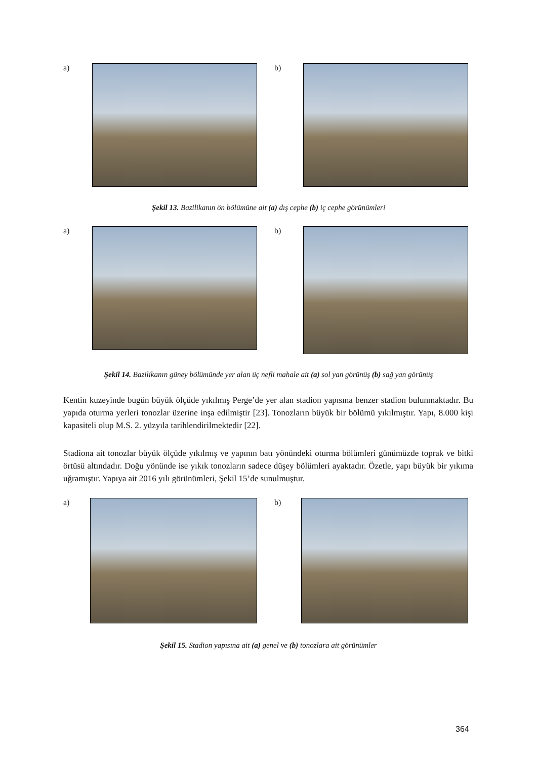a) b)
Şekil 13. Bazilikanın ön bölümüne ait (a) dış cephe (b) iç cephe görünümleri
a) b)
Şekil 14. Bazilikanın güney bölümünde yer alan üç nefli mahale ait (a) sol yan görünüş (b) sağ yan görünüş
Kentin kuzeyinde bugün büyük ölçüde yıkılmış Perge’de yer alan stadion yapısına benzer stadion bulunmaktadır. Bu yapıda oturma yerleri tonozlar üzerine inşa edilmiştir [23]. Tonozların büyük bir bölümü yıkılmıştır. Yapı, 8.000 kişi kapasiteli olup M.S. 2. yüzyıla tarihlendirilmektedir [22].
Stadiona ait tonozlar büyük ölçüde yıkılmış ve yapının batı yönündeki oturma bölümleri günümüzde toprak ve bitki örtüsü altındadır. Doğu yönünde ise yıkık tonozların sadece düşey bölümleri ayaktadır. Özetle, yapı büyük bir yıkıma uğramıştır. Yapıya ait 2016 yılı görünümleri, Şekil 15’de sunulmuştur.
a) b)
Şekil 15. Stadion yapısına ait (a) genel ve (b) tonozlara ait görünümler
364